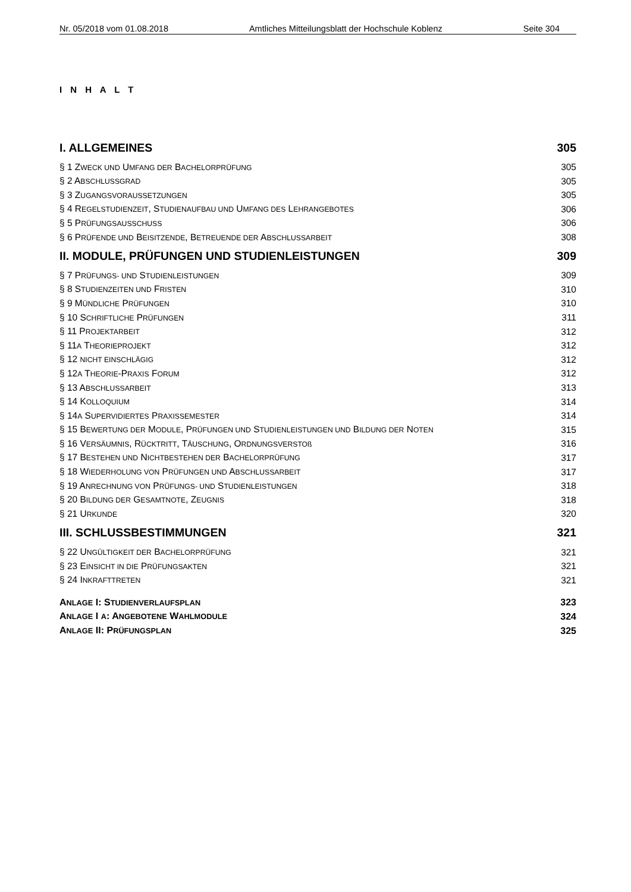Nr. 05/2018 vom 01.08.2018 Amtliches Mitteilungsblatt der Hochschule Koblenz Seite 304
I N H A L T
| I. ALLGEMEINES | 305 |
| § 1 Z WECK UND U MFANG DER B ACHELORPRÜFUNG | 305 |
| § 2 A BSCHLUSSGRAD | 305 |
| § 3 Z UGANGSVORAUSSETZUNGEN | 305 |
| § 4 R EGELSTUDIENZEIT , S TUDIENAUFBAU UND U MFANG DES L EHRANGEBOTES | 306 |
| § 5 P RÜFUNGSAUSSCHUSS | 306 |
| § 6 P RÜFENDE UND B EISITZENDE , B ETREUENDE DER A BSCHLUSSARBEIT | 308 |
| II. MODULE, PRÜFUNGEN UND STUDIENLEISTUNGEN | 309 |
| § 7 P RÜFUNGS- UND S TUDIENLEISTUNGEN | 309 |
| § 8 S TUDIENZEITEN UND F RISTEN | 310 |
| § 9 M ÜNDLICHE P RÜFUNGEN | 310 |
| § 10 S CHRIFTLICHE P RÜFUNGEN | 311 |
| § 11 P ROJEKTARBEIT | 312 |
| § 11 A T HEORIEPROJEKT | 312 |
| § 12 NICHT EINSCHLÄGIG | 312 |
| § 12 A T HEORIE -P RAXIS F ORUM | 312 |
| § 13 A BSCHLUSSARBEIT | 313 |
| § 14 K OLLOQUIUM | 314 |
| § 14 A S UPERVIDIERTES P RAXISSEMESTER | 314 |
| § 15 B EWERTUNG DER M ODULE , P RÜFUNGEN UND S TUDIENLEISTUNGEN UND B ILDUNG DER N OTEN | 315 |
| § 16 V ERSÄUMNIS , R ÜCKTRITT , T ÄUSCHUNG , O RDNUNGSVERSTOß | 316 |
| § 17 B ESTEHEN UND N ICHTBESTEHEN DER B ACHELORPRÜFUNG | 317 |
| § 18 W IEDERHOLUNG VON P RÜFUNGEN UND A BSCHLUSSARBEIT | 317 |
| § 19 A NRECHNUNG VON P RÜFUNGS- UND S TUDIENLEISTUNGEN | 318 |
| § 20 B ILDUNG DER G ESAMTNOTE , Z EUGNIS | 318 |
| § 21 U RKUNDE | 320 |
| III. SCHLUSSBESTIMMUNGEN | 321 |
| § 22 U NGÜLTIGKEIT DER B ACHELORPRÜFUNG | 321 |
| § 23 E INSICHT IN DIE P RÜFUNGSAKTEN | 321 |
| § 24 I NKRAFTTRETEN | 321 |
| A NLAGE I: S TUDIENVERLAUFSPLAN | 323 |
| A NLAGE I A : A NGEBOTENE W AHLMODULE | 324 |
| A NLAGE II: P RÜFUNGSPLAN | 325 |